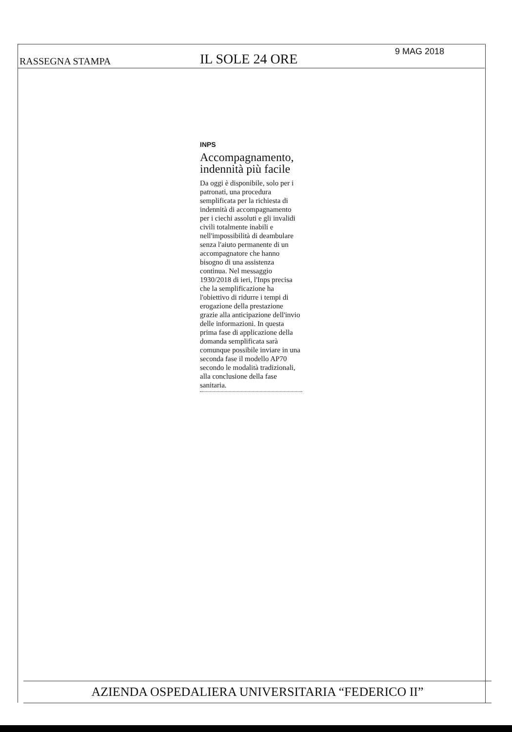RASSEGNA STAMPA IL SOLE 24 ORE 9 MAG 2018
INPS
Accompagnamento, indennità più facile
Da oggi è disponibile, solo per i patronati, una procedura semplificata per la richiesta di indennità di accompagnamento per i ciechi assoluti e gli invalidi civili totalmente inabili e nell'impossibilità di deambulare senza l'aiuto permanente di un accompagnatore che hanno bisogno di una assistenza continua. Nel messaggio 1930/2018 di ieri, l'Inps precisa che la semplificazione ha l'obiettivo di ridurre i tempi di erogazione della prestazione grazie alla anticipazione dell'invio delle informazioni. In questa prima fase di applicazione della domanda semplificata sarà comunque possibile inviare in una seconda fase il modello AP70 secondo le modalità tradizionali, alla conclusione della fase sanitaria.
AZIENDA OSPEDALIERA UNIVERSITARIA “FEDERICO II”